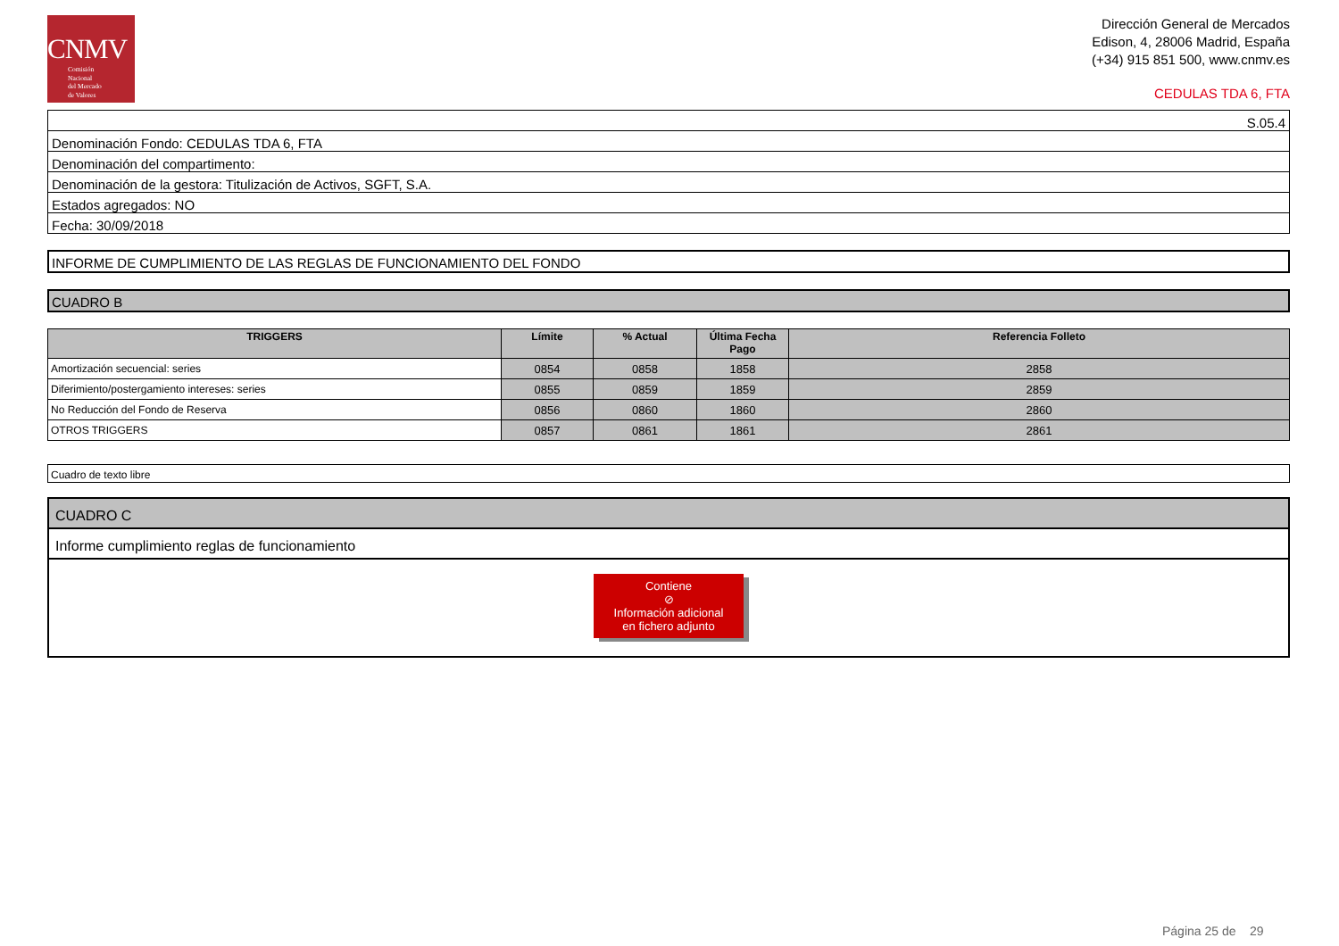CNMV
Comisión
Nacional
del Mercado
de Valores
Dirección General de Mercados
Edison, 4, 28006 Madrid, España
(+34) 915 851 500, www.cnmv.es
CEDULAS TDA 6, FTA
| S.05.4 |
| Denominación Fondo: CEDULAS TDA 6, FTA |
| Denominación del compartimento: |
| Denominación de la gestora: Titulización de Activos, SGFT, S.A. |
| Estados agregados: NO |
| Fecha: 30/09/2018 |
INFORME DE CUMPLIMIENTO DE LAS REGLAS DE FUNCIONAMIENTO DEL FONDO
CUADRO B
| TRIGGERS | Límite | % Actual | Última Fecha Pago | Referencia Folleto |
| --- | --- | --- | --- | --- |
| Amortización secuencial: series | 0854 | 0858 | 1858 | 2858 |
| Diferimiento/postergamiento intereses: series | 0855 | 0859 | 1859 | 2859 |
| No Reducción del Fondo de Reserva | 0856 | 0860 | 1860 | 2860 |
| OTROS TRIGGERS | 0857 | 0861 | 1861 | 2861 |
Cuadro de texto libre
CUADRO C
Informe cumplimiento reglas de funcionamiento
Contiene
⊘
Información adicional
en fichero adjunto
Página 25 de 29